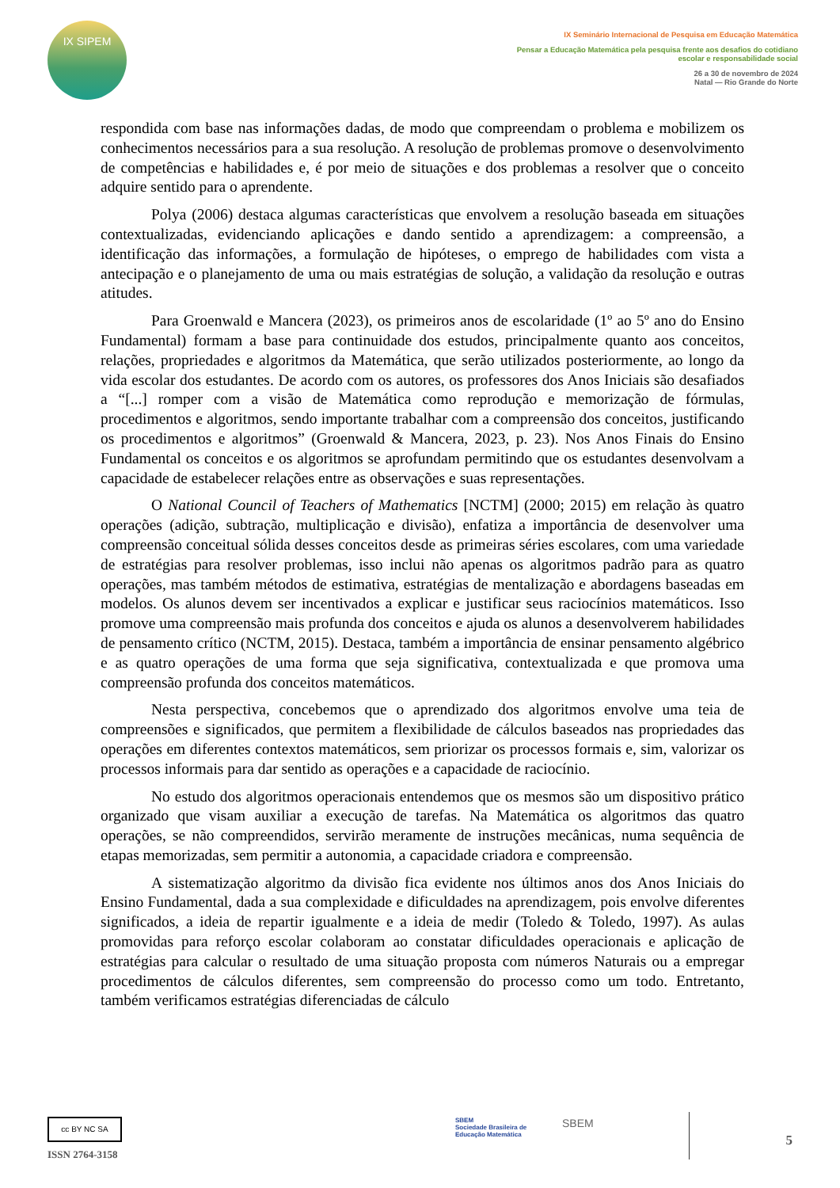IX SIPEM
IX Seminário Internacional de Pesquisa em Educação Matemática
Pensar a Educação Matemática pela pesquisa frente aos desafios do cotidiano
escolar e responsabilidade social
26 a 30 de novembro de 2024
Natal — Rio Grande do Norte
respondida com base nas informações dadas, de modo que compreendam o problema e mobilizem os conhecimentos necessários para a sua resolução. A resolução de problemas promove o desenvolvimento de competências e habilidades e, é por meio de situações e dos problemas a resolver que o conceito adquire sentido para o aprendente.
Polya (2006) destaca algumas características que envolvem a resolução baseada em situações contextualizadas, evidenciando aplicações e dando sentido a aprendizagem: a compreensão, a identificação das informações, a formulação de hipóteses, o emprego de habilidades com vista a antecipação e o planejamento de uma ou mais estratégias de solução, a validação da resolução e outras atitudes.
Para Groenwald e Mancera (2023), os primeiros anos de escolaridade (1º ao 5º ano do Ensino Fundamental) formam a base para continuidade dos estudos, principalmente quanto aos conceitos, relações, propriedades e algoritmos da Matemática, que serão utilizados posteriormente, ao longo da vida escolar dos estudantes. De acordo com os autores, os professores dos Anos Iniciais são desafiados a “[...] romper com a visão de Matemática como reprodução e memorização de fórmulas, procedimentos e algoritmos, sendo importante trabalhar com a compreensão dos conceitos, justificando os procedimentos e algoritmos” (Groenwald & Mancera, 2023, p. 23). Nos Anos Finais do Ensino Fundamental os conceitos e os algoritmos se aprofundam permitindo que os estudantes desenvolvam a capacidade de estabelecer relações entre as observações e suas representações.
O National Council of Teachers of Mathematics [NCTM] (2000; 2015) em relação às quatro operações (adição, subtração, multiplicação e divisão), enfatiza a importância de desenvolver uma compreensão conceitual sólida desses conceitos desde as primeiras séries escolares, com uma variedade de estratégias para resolver problemas, isso inclui não apenas os algoritmos padrão para as quatro operações, mas também métodos de estimativa, estratégias de mentalização e abordagens baseadas em modelos. Os alunos devem ser incentivados a explicar e justificar seus raciocínios matemáticos. Isso promove uma compreensão mais profunda dos conceitos e ajuda os alunos a desenvolverem habilidades de pensamento crítico (NCTM, 2015). Destaca, também a importância de ensinar pensamento algébrico e as quatro operações de uma forma que seja significativa, contextualizada e que promova uma compreensão profunda dos conceitos matemáticos.
Nesta perspectiva, concebemos que o aprendizado dos algoritmos envolve uma teia de compreensões e significados, que permitem a flexibilidade de cálculos baseados nas propriedades das operações em diferentes contextos matemáticos, sem priorizar os processos formais e, sim, valorizar os processos informais para dar sentido as operações e a capacidade de raciocínio.
No estudo dos algoritmos operacionais entendemos que os mesmos são um dispositivo prático organizado que visam auxiliar a execução de tarefas. Na Matemática os algoritmos das quatro operações, se não compreendidos, servirão meramente de instruções mecânicas, numa sequência de etapas memorizadas, sem permitir a autonomia, a capacidade criadora e compreensão.
A sistematização algoritmo da divisão fica evidente nos últimos anos dos Anos Iniciais do Ensino Fundamental, dada a sua complexidade e dificuldades na aprendizagem, pois envolve diferentes significados, a ideia de repartir igualmente e a ideia de medir (Toledo & Toledo, 1997). As aulas promovidas para reforço escolar colaboram ao constatar dificuldades operacionais e aplicação de estratégias para calcular o resultado de uma situação proposta com números Naturais ou a empregar procedimentos de cálculos diferentes, sem compreensão do processo como um todo. Entretanto, também verificamos estratégias diferenciadas de cálculo
cc BY NC SA
ISSN 2764-3158
SBEM
Sociedade Brasileira de
Educação Matemática
SBEM
5